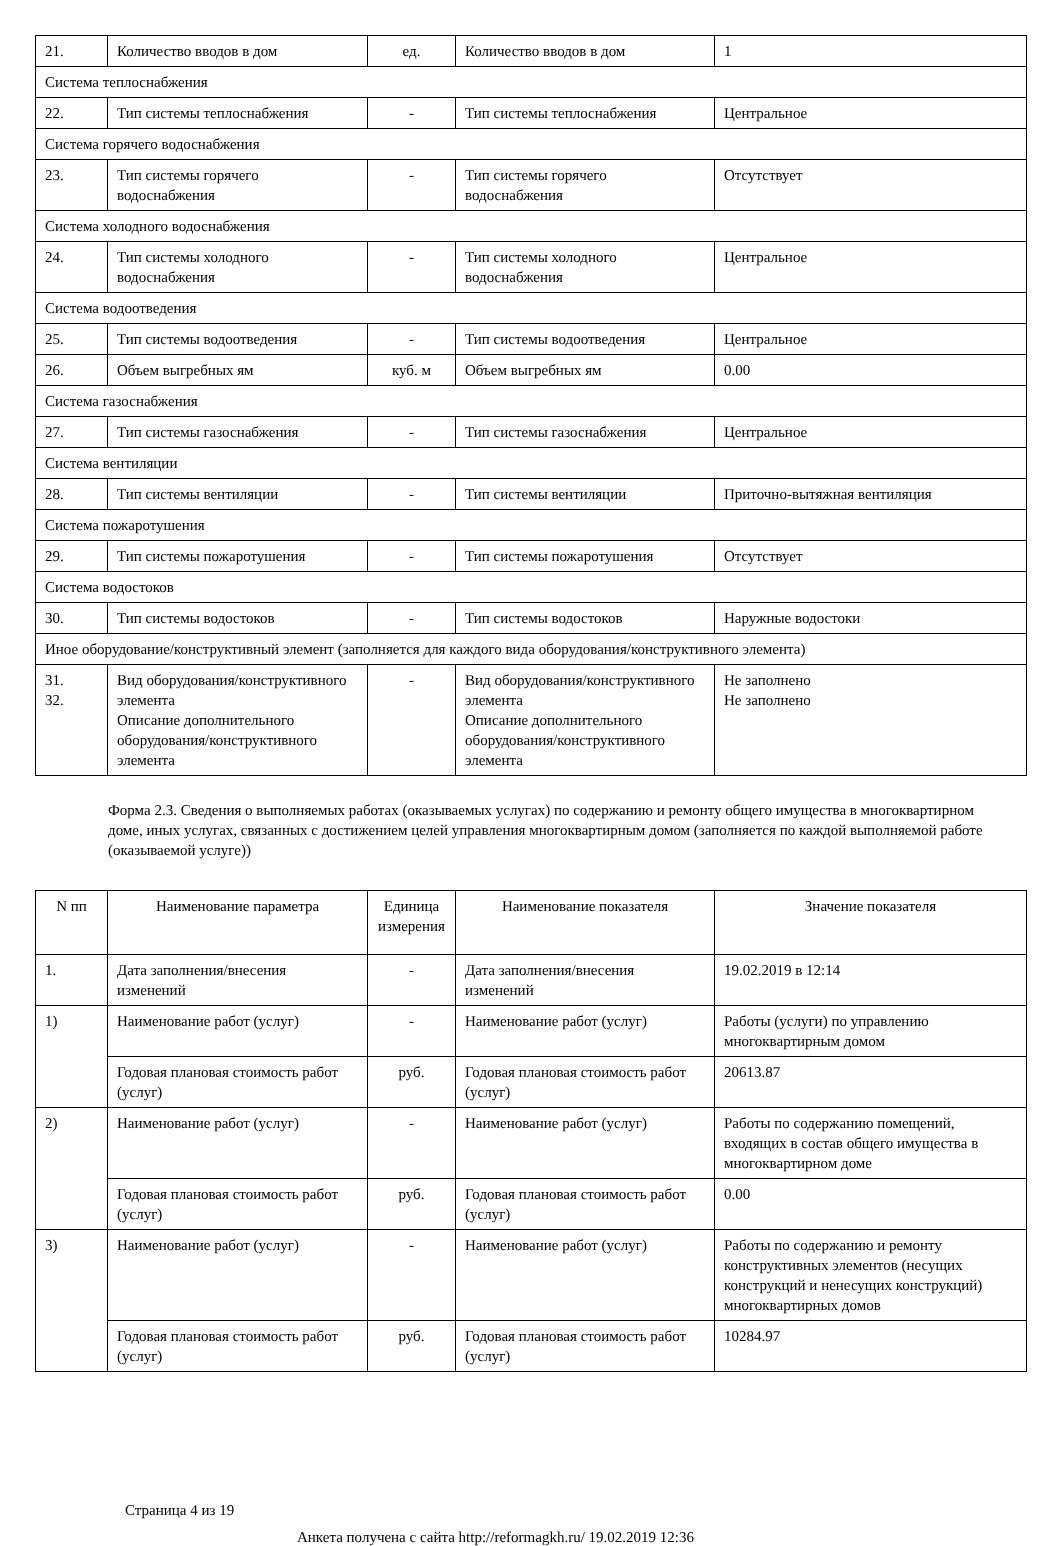| 21. | Количество вводов в дом | ед. | Количество вводов в дом | 1 |
| Система теплоснабжения | | | | |
| 22. | Тип системы теплоснабжения | - | Тип системы теплоснабжения | Центральное |
| Система горячего водоснабжения | | | | |
| 23. | Тип системы горячего водоснабжения | - | Тип системы горячего водоснабжения | Отсутствует |
| Система холодного водоснабжения | | | | |
| 24. | Тип системы холодного водоснабжения | - | Тип системы холодного водоснабжения | Центральное |
| Система водоотведения | | | | |
| 25. | Тип системы водоотведения | - | Тип системы водоотведения | Центральное |
| 26. | Объем выгребных ям | куб. м | Объем выгребных ям | 0.00 |
| Система газоснабжения | | | | |
| 27. | Тип системы газоснабжения | - | Тип системы газоснабжения | Центральное |
| Система вентиляции | | | | |
| 28. | Тип системы вентиляции | - | Тип системы вентиляции | Приточно-вытяжная вентиляция |
| Система пожаротушения | | | | |
| 29. | Тип системы пожаротушения | - | Тип системы пожаротушения | Отсутствует |
| Система водостоков | | | | |
| 30. | Тип системы водостоков | - | Тип системы водостоков | Наружные водостоки |
| Иное оборудование/конструктивный элемент (заполняется для каждого вида оборудования/конструктивного элемента) | | | | |
| 31. 32. | Вид оборудования/конструктивного элемента Описание дополнительного оборудования/конструктивного элемента | - | Вид оборудования/конструктивного элемента Описание дополнительного оборудования/конструктивного элемента | Не заполнено Не заполнено |
Форма 2.3. Сведения о выполняемых работах (оказываемых услугах) по содержанию и ремонту общего имущества в многоквартирном доме, иных услугах, связанных с достижением целей управления многоквартирным домом (заполняется по каждой выполняемой работе (оказываемой услуге))
| N пп | Наименование параметра | Единица измерения | Наименование показателя | Значение показателя |
| --- | --- | --- | --- | --- |
| 1. | Дата заполнения/внесения изменений | - | Дата заполнения/внесения изменений | 19.02.2019 в 12:14 |
| 1) | Наименование работ (услуг) | - | Наименование работ (услуг) | Работы (услуги) по управлению многоквартирным домом |
| | Годовая плановая стоимость работ (услуг) | руб. | Годовая плановая стоимость работ (услуг) | 20613.87 |
| 2) | Наименование работ (услуг) | - | Наименование работ (услуг) | Работы по содержанию помещений, входящих в состав общего имущества в многоквартирном доме |
| | Годовая плановая стоимость работ (услуг) | руб. | Годовая плановая стоимость работ (услуг) | 0.00 |
| 3) | Наименование работ (услуг) | - | Наименование работ (услуг) | Работы по содержанию и ремонту конструктивных элементов (несущих конструкций и ненесущих конструкций) многоквартирных домов |
| | Годовая плановая стоимость работ (услуг) | руб. | Годовая плановая стоимость работ (услуг) | 10284.97 |
Страница 4 из 19
Анкета получена с сайта http://reformagkh.ru/ 19.02.2019 12:36